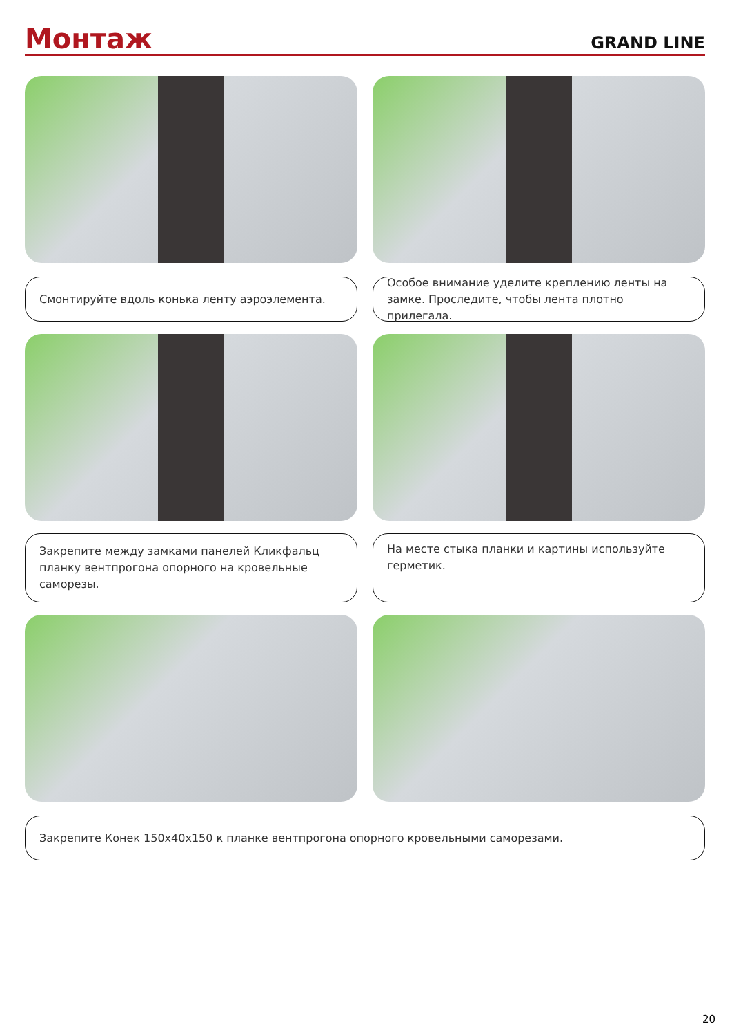Монтаж
GRAND LINE
Смонтируйте вдоль конька ленту аэроэлемента. Особое внимание уделите креплению ленты на замке. Проследите, чтобы лента плотно прилегала.
Закрепите между замками панелей Кликфальц планку вентпрогона опорного на кровельные саморезы.
На месте стыка планки и картины используйте герметик.
Закрепите Конек 150х40х150 к планке вентпрогона опорного кровельными саморезами.
20